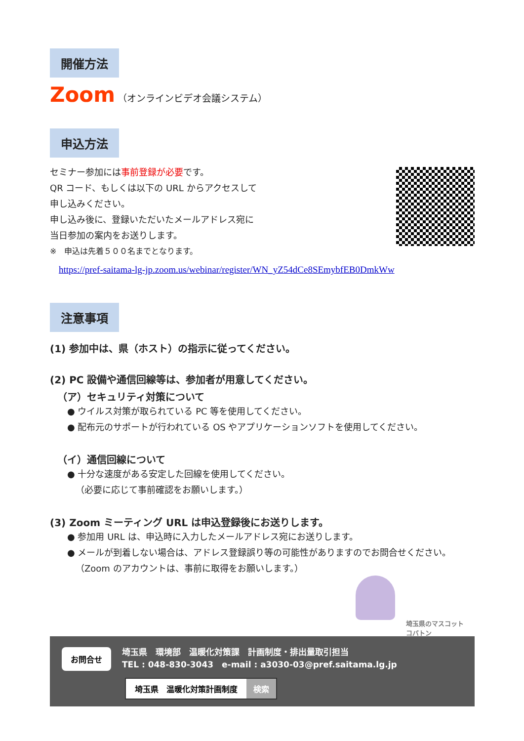開催方法
Zoom （オンラインビデオ会議システム）
申込方法
セミナー参加には事前登録が必要です。
QR コード、もしくは以下の URL からアクセスして
申し込みください。
申し込み後に、登録いただいたメールアドレス宛に
当日参加の案内をお送りします。
※　申込は先着５００名までとなります。
https://pref-saitama-lg-jp.zoom.us/webinar/register/WN_yZ54dCe8SEmybfEB0DmkWw
注意事項
(1) 参加中は、県（ホスト）の指示に従ってください。
(2) PC 設備や通信回線等は、参加者が用意してください。
（ア）セキュリティ対策について
● ウイルス対策が取られている PC 等を使用してください。
● 配布元のサポートが行われている OS やアプリケーションソフトを使用してください。
（イ）通信回線について
● 十分な速度がある安定した回線を使用してください。
（必要に応じて事前確認をお願いします。）
(3) Zoom ミーティング URL は申込登録後にお送りします。
● 参加用 URL は、申込時に入力したメールアドレス宛にお送りします。
● メールが到着しない場合は、アドレス登録誤り等の可能性がありますのでお問合せください。
（Zoom のアカウントは、事前に取得をお願いします。）
埼玉県のマスコット
コバトン
お問合せ
埼玉県　環境部　温暖化対策課　計画制度・排出量取引担当
TEL : 048-830-3043　e-mail : a3030-03@pref.saitama.lg.jp
埼玉県　温暖化対策計画制度 検索